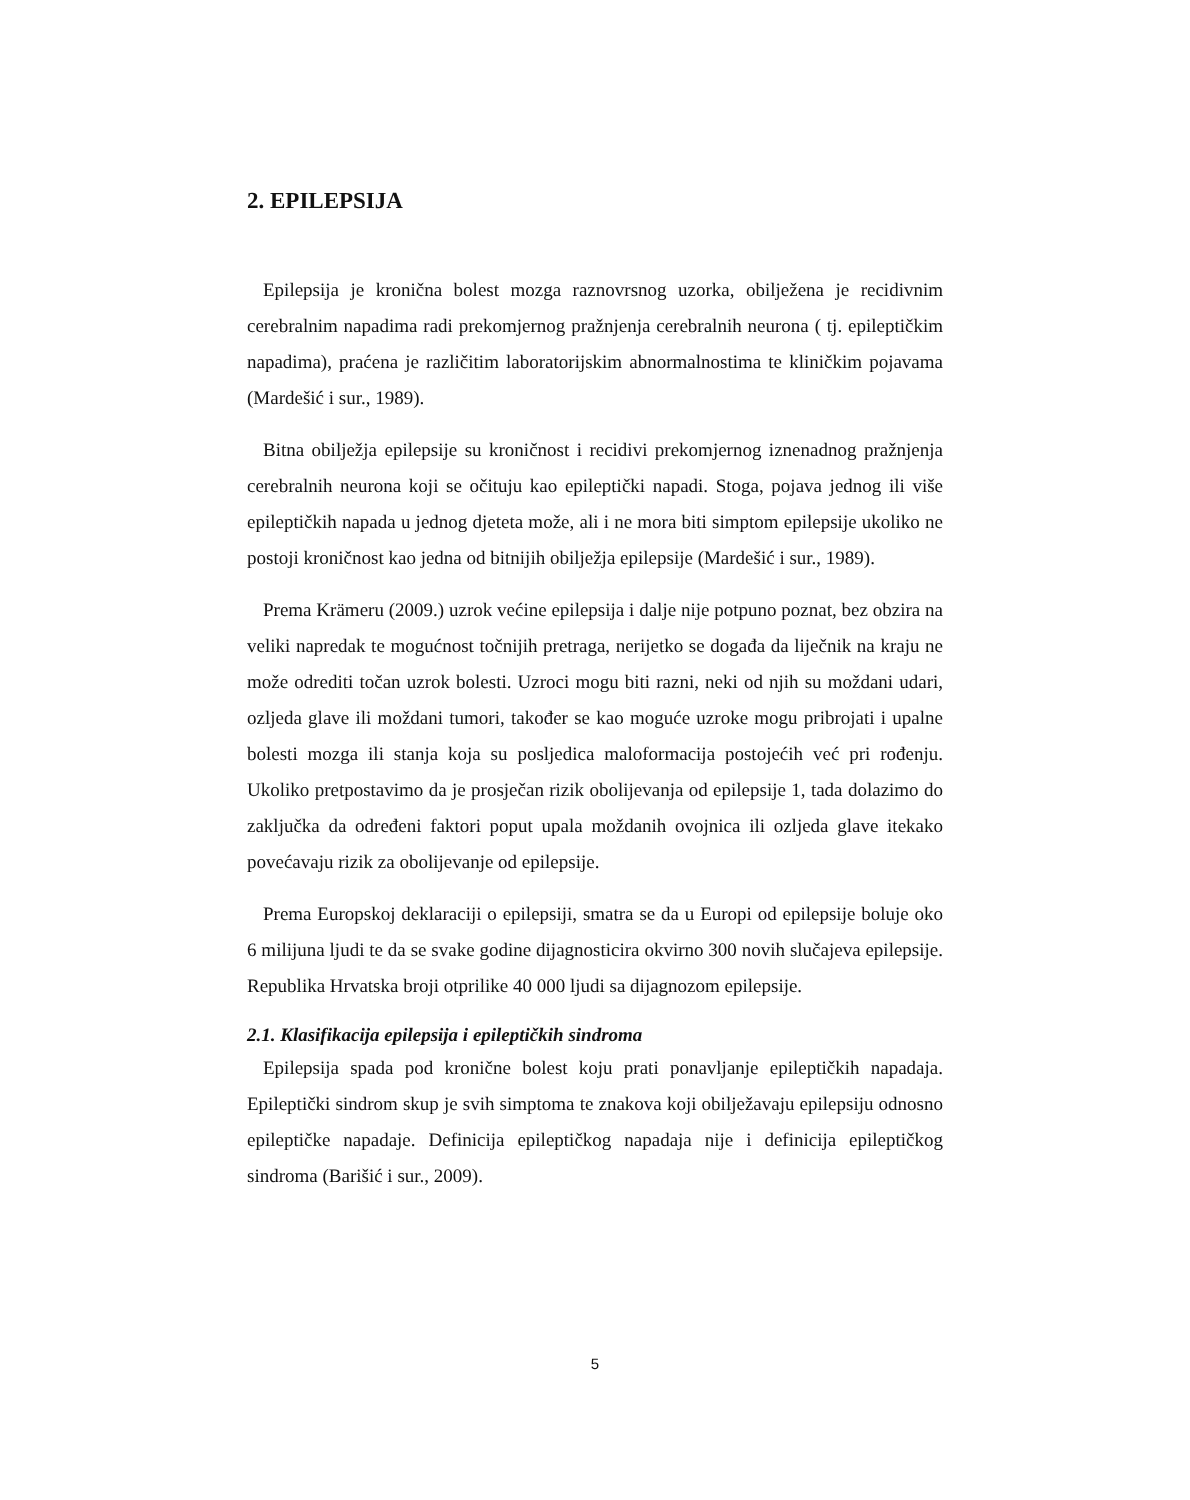2. EPILEPSIJA
Epilepsija je kronična bolest mozga raznovrsnog uzorka, obilježena je recidivnim cerebralnim napadima radi prekomjernog pražnjenja cerebralnih neurona ( tj. epileptičkim napadima), praćena je različitim laboratorijskim abnormalnostima te kliničkim pojavama (Mardešić i sur., 1989).
Bitna obilježja epilepsije su kroničnost i recidivi prekomjernog iznenadnog pražnjenja cerebralnih neurona koji se očituju kao epileptički napadi. Stoga, pojava jednog ili više epileptičkih napada u jednog djeteta može, ali i ne mora biti simptom epilepsije ukoliko ne postoji kroničnost kao jedna od bitnijih obilježja epilepsije (Mardešić i sur., 1989).
Prema Krämeru (2009.) uzrok većine epilepsija i dalje nije potpuno poznat, bez obzira na veliki napredak te mogućnost točnijih pretraga, nerijetko se događa da liječnik na kraju ne može odrediti točan uzrok bolesti. Uzroci mogu biti razni, neki od njih su moždani udari, ozljeda glave ili moždani tumori, također se kao moguće uzroke mogu pribrojati i upalne bolesti mozga ili stanja koja su posljedica maloformacija postojećih već pri rođenju. Ukoliko pretpostavimo da je prosječan rizik obolijevanja od epilepsije 1, tada dolazimo do zaključka da određeni faktori poput upala moždanih ovojnica ili ozljeda glave itekako povećavaju rizik za obolijevanje od epilepsije.
Prema Europskoj deklaraciji o epilepsiji, smatra se da u Europi od epilepsije boluje oko 6 milijuna ljudi te da se svake godine dijagnosticira okvirno 300 novih slučajeva epilepsije. Republika Hrvatska broji otprilike 40 000 ljudi sa dijagnozom epilepsije.
2.1. Klasifikacija epilepsija i epileptičkih sindroma
Epilepsija spada pod kronične bolest koju prati ponavljanje epileptičkih napadaja. Epileptički sindrom skup je svih simptoma te znakova koji obilježavaju epilepsiju odnosno epileptičke napadaje. Definicija epileptičkog napadaja nije i definicija epileptičkog sindroma (Barišić i sur., 2009).
5